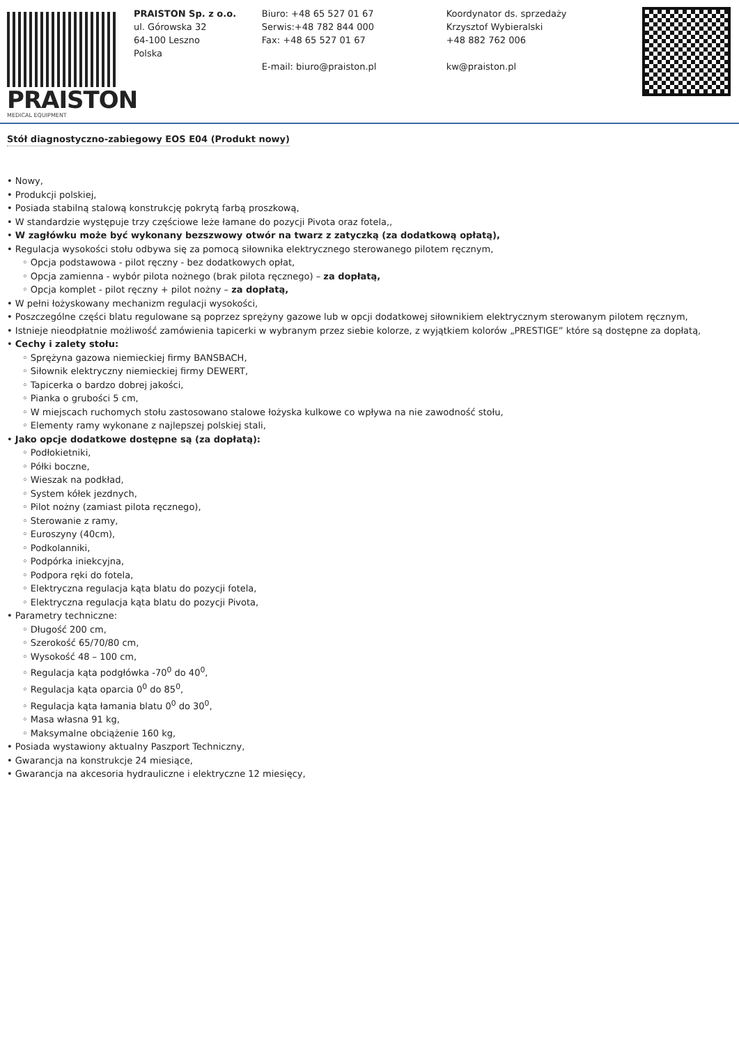PRAISTON
MEDICAL EQUIPMENT
PRAISTON Sp. z o.o.
ul. Górowska 32
64-100 Leszno
Polska
Biuro: +48 65 527 01 67
Serwis:+48 782 844 000
Fax: +48 65 527 01 67
E-mail: biuro@praiston.pl
Koordynator ds. sprzedaży
Krzysztof Wybieralski
+48 882 762 006
kw@praiston.pl
Stół diagnostyczno-zabiegowy EOS E04 (Produkt nowy)
• Nowy,
• Produkcji polskiej,
• Posiada stabilną stalową konstrukcję pokrytą farbą proszkową,
• W standardzie występuje trzy częściowe leże łamane do pozycji Pivota oraz fotela,,
• W zagłówku może być wykonany bezszwowy otwór na twarz z zatyczką (za dodatkową opłatą),
• Regulacja wysokości stołu odbywa się za pomocą siłownika elektrycznego sterowanego pilotem ręcznym,
◦ Opcja podstawowa - pilot ręczny - bez dodatkowych opłat,
◦ Opcja zamienna - wybór pilota nożnego (brak pilota ręcznego) – za dopłatą,
◦ Opcja komplet - pilot ręczny + pilot nożny – za dopłatą,
• W pełni łożyskowany mechanizm regulacji wysokości,
• Poszczególne części blatu regulowane są poprzez sprężyny gazowe lub w opcji dodatkowej siłownikiem elektrycznym sterowanym pilotem ręcznym,
• Istnieje nieodpłatnie możliwość zamówienia tapicerki w wybranym przez siebie kolorze, z wyjątkiem kolorów „PRESTIGE” które są dostępne za dopłatą,
• Cechy i zalety stołu:
◦ Sprężyna gazowa niemieckiej firmy BANSBACH,
◦ Siłownik elektryczny niemieckiej firmy DEWERT,
◦ Tapicerka o bardzo dobrej jakości,
◦ Pianka o grubości 5 cm,
◦ W miejscach ruchomych stołu zastosowano stalowe łożyska kulkowe co wpływa na nie zawodność stołu,
◦ Elementy ramy wykonane z najlepszej polskiej stali,
• Jako opcje dodatkowe dostępne są (za dopłatą):
◦ Podłokietniki,
◦ Półki boczne,
◦ Wieszak na podkład,
◦ System kółek jezdnych,
◦ Pilot nożny (zamiast pilota ręcznego),
◦ Sterowanie z ramy,
◦ Euroszyny (40cm),
◦ Podkolanniki,
◦ Podpórka iniekcyjna,
◦ Podpora ręki do fotela,
◦ Elektryczna regulacja kąta blatu do pozycji fotela,
◦ Elektryczna regulacja kąta blatu do pozycji Pivota,
• Parametry techniczne:
◦ Długość 200 cm,
◦ Szerokość 65/70/80 cm,
◦ Wysokość 48 – 100 cm,
◦ Regulacja kąta podgłówka -70<sup>0</sup> do 40<sup>0</sup>,
◦ Regulacja kąta oparcia 0<sup>0</sup> do 85<sup>0</sup>,
◦ Regulacja kąta łamania blatu 0<sup>0</sup> do 30<sup>0</sup>,
◦ Masa własna 91 kg,
◦ Maksymalne obciążenie 160 kg,
• Posiada wystawiony aktualny Paszport Techniczny,
• Gwarancja na konstrukcje 24 miesiące,
• Gwarancja na akcesoria hydrauliczne i elektryczne 12 miesięcy,